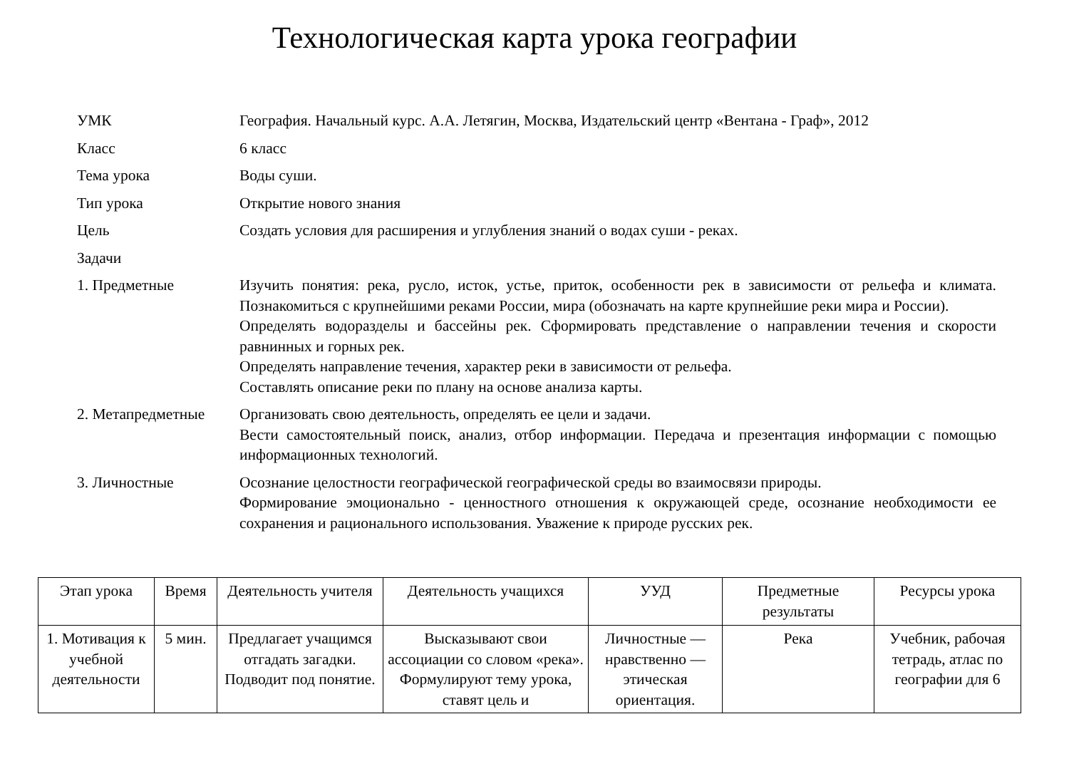Технологическая карта урока географии
| УМК | География. Начальный курс. А.А. Летягин, Москва, Издательский центр «Вентана - Граф», 2012 |
| Класс | 6 класс |
| Тема урока | Воды суши. |
| Тип урока | Открытие нового знания |
| Цель | Создать условия для расширения и углубления знаний о водах суши - реках. |
| Задачи | |
| 1. Предметные | Изучить понятия: река, русло, исток, устье, приток, особенности рек в зависимости от рельефа и климата. Познакомиться с крупнейшими реками России, мира (обозначать на карте крупнейшие реки мира и России). Определять водоразделы и бассейны рек. Сформировать представление о направлении течения и скорости равнинных и горных рек. Определять направление течения, характер реки в зависимости от рельефа. Составлять описание реки по плану на основе анализа карты. |
| 2. Метапредметные | Организовать свою деятельность, определять ее цели и задачи. Вести самостоятельный поиск, анализ, отбор информации. Передача и презентация информации с помощью информационных технологий. |
| 3. Личностные | Осознание целостности географической географической среды во взаимосвязи природы. Формирование эмоционально - ценностного отношения к окружающей среде, осознание необходимости ее сохранения и рационального использования. Уважение к природе русских рек. |
| Этап урока | Время | Деятельность учителя | Деятельность учащихся | УУД | Предметные результаты | Ресурсы урока |
| --- | --- | --- | --- | --- | --- | --- |
| 1. Мотивация к учебной деятельности | 5 мин. | Предлагает учащимся отгадать загадки. Подводит под понятие. | Высказывают свои ассоциации со словом «река». Формулируют тему урока, ставят цель и | Личностные — нравственно — этическая ориентация. | Река | Учебник, рабочая тетрадь, атлас по географии для 6 |